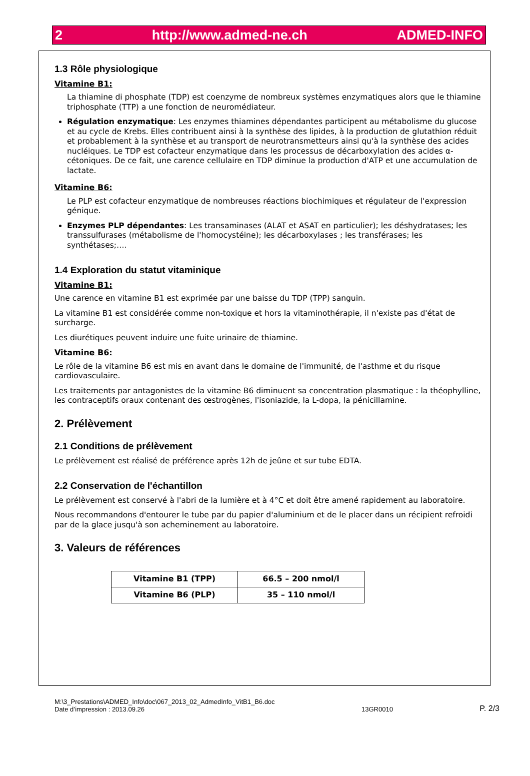2 http://www.admed-ne.ch ADMED-INFO
1.3 Rôle physiologique
Vitamine B1:
La thiamine di phosphate (TDP) est coenzyme de nombreux systèmes enzymatiques alors que le thiamine triphosphate (TTP) a une fonction de neuromédiateur.
Régulation enzymatique: Les enzymes thiamines dépendantes participent au métabolisme du glucose et au cycle de Krebs. Elles contribuent ainsi à la synthèse des lipides, à la production de glutathion réduit et probablement à la synthèse et au transport de neurotransmetteurs ainsi qu'à la synthèse des acides nucléiques. Le TDP est cofacteur enzymatique dans les processus de décarboxylation des acides α-cétoniques. De ce fait, une carence cellulaire en TDP diminue la production d'ATP et une accumulation de lactate.
Vitamine B6:
Le PLP est cofacteur enzymatique de nombreuses réactions biochimiques et régulateur de l'expression génique.
Enzymes PLP dépendantes: Les transaminases (ALAT et ASAT en particulier); les déshydratases; les transsulfurases (métabolisme de l'homocystéine); les décarboxylases ; les transférases; les synthétases;….
1.4 Exploration du statut vitaminique
Vitamine B1:
Une carence en vitamine B1 est exprimée par une baisse du TDP (TPP) sanguin.
La vitamine B1 est considérée comme non-toxique et hors la vitaminothérapie, il n'existe pas d'état de surcharge.
Les diurétiques peuvent induire une fuite urinaire de thiamine.
Vitamine B6:
Le rôle de la vitamine B6 est mis en avant dans le domaine de l'immunité, de l'asthme et du risque cardiovasculaire.
Les traitements par antagonistes de la vitamine B6 diminuent sa concentration plasmatique : la théophylline, les contraceptifs oraux contenant des œstrogènes, l'isoniazide, la L-dopa, la pénicillamine.
2. Prélèvement
2.1 Conditions de prélèvement
Le prélèvement est réalisé de préférence après 12h de jeûne et sur tube EDTA.
2.2 Conservation de l'échantillon
Le prélèvement est conservé à l'abri de la lumière et à 4°C et doit être amené rapidement au laboratoire.
Nous recommandons d'entourer le tube par du papier d'aluminium et de le placer dans un récipient refroidi par de la glace jusqu'à son acheminement au laboratoire.
3. Valeurs de références
| Vitamine B1 (TPP) | 66.5 – 200 nmol/l |
| Vitamine B6 (PLP) | 35 – 110 nmol/l |
M:\3_Prestations\ADMED_Info\doc\067_2013_02_AdmedInfo_VitB1_B6.doc
Date d’impression : 2013.09.26
13GR0010
P. 2/3